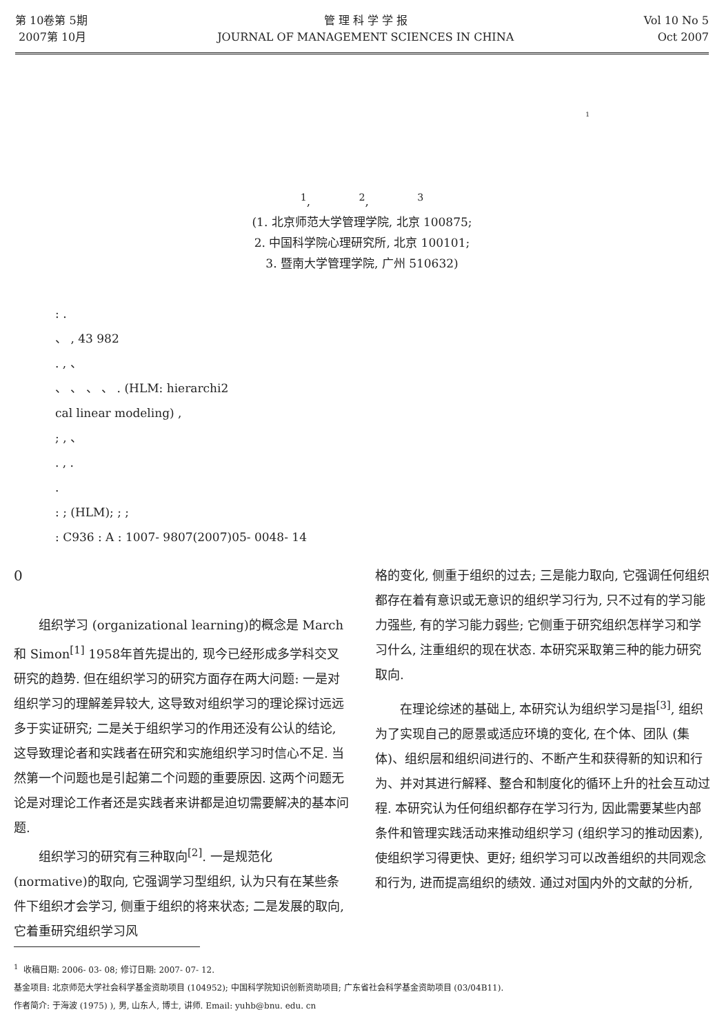第 10卷第 5期
2007第 10月
管 理 科 学 学 报
JOURNAL OF MANAGEMENT SCIENCES IN CHINA
Vol 10 No 5
Oct 2007
1
<sup>1</sup>, <sup>2</sup>, <sup>3</sup>
(1. 北京师范大学管理学院, 北京 100875;
2. 中国科学院心理研究所, 北京 100101;
3. 暨南大学管理学院, 广州 510632)
: .
、 , 43 982
. , 、
、 、 、 、 . (HLM: hierarchi2
cal linear modeling) ,
; , 、
. , .
.
: ; (HLM); ; ;
: C936 : A : 1007- 9807(2007)05- 0048- 14
0
组织学习 (organizational learning)的概念是 March和 Simon<sup>[1]</sup> 1958年首先提出的, 现今已经形成多学科交叉研究的趋势. 但在组织学习的研究方面存在两大问题: 一是对组织学习的理解差异较大, 这导致对组织学习的理论探讨远远多于实证研究; 二是关于组织学习的作用还没有公认的结论, 这导致理论者和实践者在研究和实施组织学习时信心不足. 当然第一个问题也是引起第二个问题的重要原因. 这两个问题无论是对理论工作者还是实践者来讲都是迫切需要解决的基本问题.
组织学习的研究有三种取向<sup>[2]</sup>. 一是规范化 (normative)的取向, 它强调学习型组织, 认为只有在某些条件下组织才会学习, 侧重于组织的将来状态; 二是发展的取向, 它着重研究组织学习风
格的变化, 侧重于组织的过去; 三是能力取向, 它强调任何组织都存在着有意识或无意识的组织学习行为, 只不过有的学习能力强些, 有的学习能力弱些; 它侧重于研究组织怎样学习和学习什么, 注重组织的现在状态. 本研究采取第三种的能力研究取向.
在理论综述的基础上, 本研究认为组织学习是指<sup>[3]</sup>, 组织为了实现自己的愿景或适应环境的变化, 在个体、团队 (集体)、组织层和组织间进行的、不断产生和获得新的知识和行为、并对其进行解释、整合和制度化的循环上升的社会互动过程. 本研究认为任何组织都存在学习行为, 因此需要某些内部条件和管理实践活动来推动组织学习 (组织学习的推动因素), 使组织学习得更快、更好; 组织学习可以改善组织的共同观念和行为, 进而提高组织的绩效. 通过对国内外的文献的分析,
<sup>1</sup> 收稿日期: 2006- 03- 08; 修订日期: 2007- 07- 12.
基金项目: 北京师范大学社会科学基金资助项目 (104952); 中国科学院知识创新资助项目; 广东省社会科学基金资助项目 (03/04B11).
作者简介: 于海波 (1975) ), 男, 山东人, 博士, 讲师. Email: yuhb@bnu. edu. cn